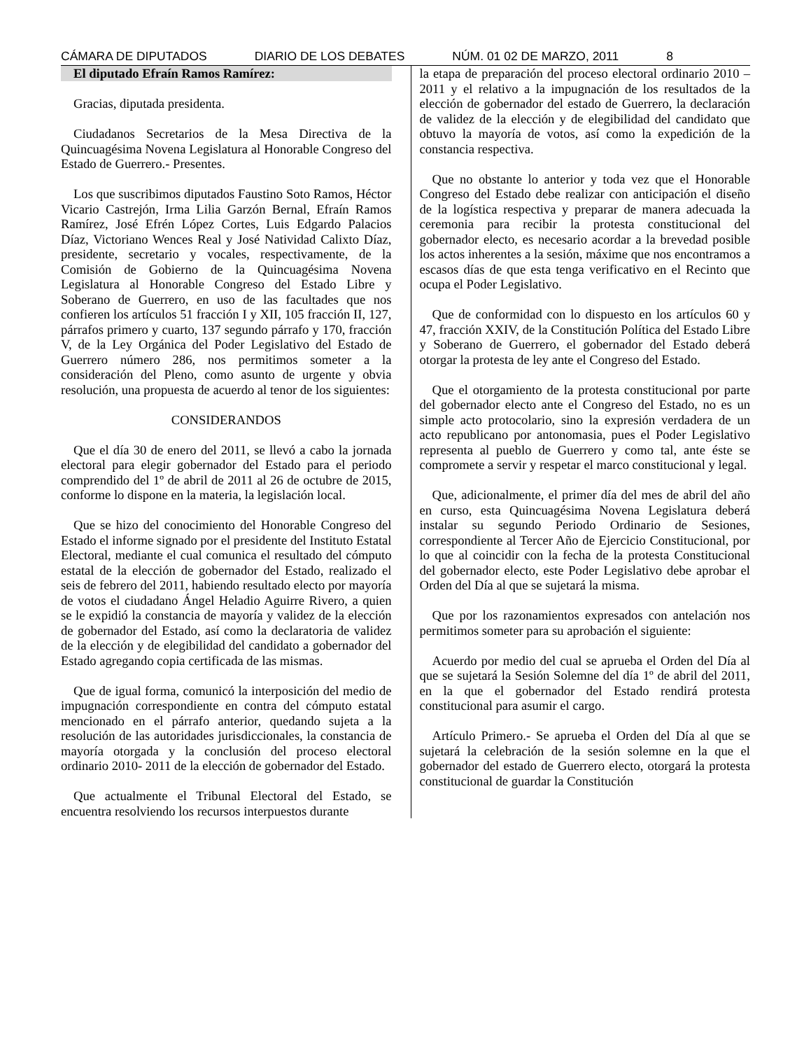CÁMARA DE DIPUTADOS DIARIO DE LOS DEBATES NÚM. 01 02 DE MARZO, 2011 8
El diputado Efraín Ramos Ramírez:
Gracias, diputada presidenta.
Ciudadanos Secretarios de la Mesa Directiva de la Quincuagésima Novena Legislatura al Honorable Congreso del Estado de Guerrero.- Presentes.
Los que suscribimos diputados Faustino Soto Ramos, Héctor Vicario Castrejón, Irma Lilia Garzón Bernal, Efraín Ramos Ramírez, José Efrén López Cortes, Luis Edgardo Palacios Díaz, Victoriano Wences Real y José Natividad Calixto Díaz, presidente, secretario y vocales, respectivamente, de la Comisión de Gobierno de la Quincuagésima Novena Legislatura al Honorable Congreso del Estado Libre y Soberano de Guerrero, en uso de las facultades que nos confieren los artículos 51 fracción I y XII, 105 fracción II, 127, párrafos primero y cuarto, 137 segundo párrafo y 170, fracción V, de la Ley Orgánica del Poder Legislativo del Estado de Guerrero número 286, nos permitimos someter a la consideración del Pleno, como asunto de urgente y obvia resolución, una propuesta de acuerdo al tenor de los siguientes:
CONSIDERANDOS
Que el día 30 de enero del 2011, se llevó a cabo la jornada electoral para elegir gobernador del Estado para el periodo comprendido del 1º de abril de 2011 al 26 de octubre de 2015, conforme lo dispone en la materia, la legislación local.
Que se hizo del conocimiento del Honorable Congreso del Estado el informe signado por el presidente del Instituto Estatal Electoral, mediante el cual comunica el resultado del cómputo estatal de la elección de gobernador del Estado, realizado el seis de febrero del 2011, habiendo resultado electo por mayoría de votos el ciudadano Ángel Heladio Aguirre Rivero, a quien se le expidió la constancia de mayoría y validez de la elección de gobernador del Estado, así como la declaratoria de validez de la elección y de elegibilidad del candidato a gobernador del Estado agregando copia certificada de las mismas.
Que de igual forma, comunicó la interposición del medio de impugnación correspondiente en contra del cómputo estatal mencionado en el párrafo anterior, quedando sujeta a la resolución de las autoridades jurisdiccionales, la constancia de mayoría otorgada y la conclusión del proceso electoral ordinario 2010- 2011 de la elección de gobernador del Estado.
Que actualmente el Tribunal Electoral del Estado, se encuentra resolviendo los recursos interpuestos durante
la etapa de preparación del proceso electoral ordinario 2010 – 2011 y el relativo a la impugnación de los resultados de la elección de gobernador del estado de Guerrero, la declaración de validez de la elección y de elegibilidad del candidato que obtuvo la mayoría de votos, así como la expedición de la constancia respectiva.
Que no obstante lo anterior y toda vez que el Honorable Congreso del Estado debe realizar con anticipación el diseño de la logística respectiva y preparar de manera adecuada la ceremonia para recibir la protesta constitucional del gobernador electo, es necesario acordar a la brevedad posible los actos inherentes a la sesión, máxime que nos encontramos a escasos días de que esta tenga verificativo en el Recinto que ocupa el Poder Legislativo.
Que de conformidad con lo dispuesto en los artículos 60 y 47, fracción XXIV, de la Constitución Política del Estado Libre y Soberano de Guerrero, el gobernador del Estado deberá otorgar la protesta de ley ante el Congreso del Estado.
Que el otorgamiento de la protesta constitucional por parte del gobernador electo ante el Congreso del Estado, no es un simple acto protocolario, sino la expresión verdadera de un acto republicano por antonomasia, pues el Poder Legislativo representa al pueblo de Guerrero y como tal, ante éste se compromete a servir y respetar el marco constitucional y legal.
Que, adicionalmente, el primer día del mes de abril del año en curso, esta Quincuagésima Novena Legislatura deberá instalar su segundo Periodo Ordinario de Sesiones, correspondiente al Tercer Año de Ejercicio Constitucional, por lo que al coincidir con la fecha de la protesta Constitucional del gobernador electo, este Poder Legislativo debe aprobar el Orden del Día al que se sujetará la misma.
Que por los razonamientos expresados con antelación nos permitimos someter para su aprobación el siguiente:
Acuerdo por medio del cual se aprueba el Orden del Día al que se sujetará la Sesión Solemne del día 1º de abril del 2011, en la que el gobernador del Estado rendirá protesta constitucional para asumir el cargo.
Artículo Primero.- Se aprueba el Orden del Día al que se sujetará la celebración de la sesión solemne en la que el gobernador del estado de Guerrero electo, otorgará la protesta constitucional de guardar la Constitución